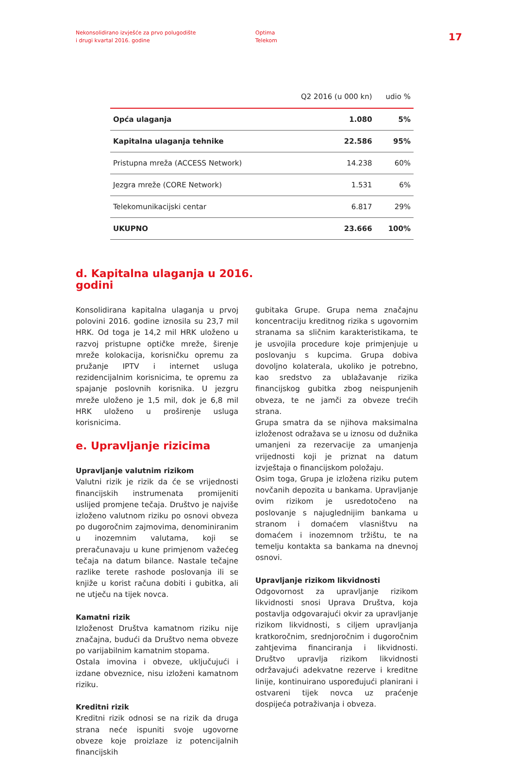Nekonsolidirano izvješće za prvo polugodište
i drugi kvartal 2016. godine
Optima
Telekom
17
| | Q2 2016 (u 000 kn) | udio % |
| --- | --- | --- |
| Opća ulaganja | 1.080 | 5% |
| Kapitalna ulaganja tehnike | 22.586 | 95% |
| Pristupna mreža (ACCESS Network) | 14.238 | 60% |
| Jezgra mreže (CORE Network) | 1.531 | 6% |
| Telekomunikacijski centar | 6.817 | 29% |
| UKUPNO | 23.666 | 100% |
d. Kapitalna ulaganja u 2016.
godini
Konsolidirana kapitalna ulaganja u prvoj polovini 2016. godine iznosila su 23,7 mil HRK. Od toga je 14,2 mil HRK uloženo u razvoj pristupne optičke mreže, širenje mreže kolokacija, korisničku opremu za pružanje IPTV i internet usluga rezidencijalnim korisnicima, te opremu za spajanje poslovnih korisnika. U jezgru mreže uloženo je 1,5 mil, dok je 6,8 mil HRK uloženo u proširenje usluga korisnicima.
e. Upravljanje rizicima
Upravljanje valutnim rizikom
Valutni rizik je rizik da će se vrijednosti financijskih instrumenata promijeniti uslijed promjene tečaja. Društvo je najviše izloženo valutnom riziku po osnovi obveza po dugoročnim zajmovima, denominiranim u inozemnim valutama, koji se preračunavaju u kune primjenom važećeg tečaja na datum bilance. Nastale tečajne razlike terete rashode poslovanja ili se knjiže u korist računa dobiti i gubitka, ali ne utječu na tijek novca.
Kamatni rizik
Izloženost Društva kamatnom riziku nije značajna, budući da Društvo nema obveze po varijabilnim kamatnim stopama.
Ostala imovina i obveze, uključujući i izdane obveznice, nisu izloženi kamatnom riziku.
Kreditni rizik
Kreditni rizik odnosi se na rizik da druga strana neće ispuniti svoje ugovorne obveze koje proizlaze iz potencijalnih financijskih
gubitaka Grupe. Grupa nema značajnu koncentraciju kreditnog rizika s ugovornim stranama sa sličnim karakteristikama, te je usvojila procedure koje primjenjuje u poslovanju s kupcima. Grupa dobiva dovoljno kolaterala, ukoliko je potrebno, kao sredstvo za ublažavanje rizika financijskog gubitka zbog neispunjenih obveza, te ne jamči za obveze trećih strana.
Grupa smatra da se njihova maksimalna izloženost odražava se u iznosu od dužnika umanjeni za rezervacije za umanjenja vrijednosti koji je priznat na datum izvještaja o financijskom položaju.
Osim toga, Grupa je izložena riziku putem novčanih depozita u bankama. Upravljanje ovim rizikom je usredotočeno na poslovanje s najuglednijim bankama u stranom i domaćem vlasništvu na domaćem i inozemnom tržištu, te na temelju kontakta sa bankama na dnevnoj osnovi.
Upravljanje rizikom likvidnosti
Odgovornost za upravljanje rizikom likvidnosti snosi Uprava Društva, koja postavlja odgovarajući okvir za upravljanje rizikom likvidnosti, s ciljem upravljanja kratkoročnim, srednjoročnim i dugoročnim zahtjevima financiranja i likvidnosti. Društvo upravlja rizikom likvidnosti održavajući adekvatne rezerve i kreditne linije, kontinuirano uspoređujući planirani i ostvareni tijek novca uz praćenje dospijeća potraživanja i obveza.